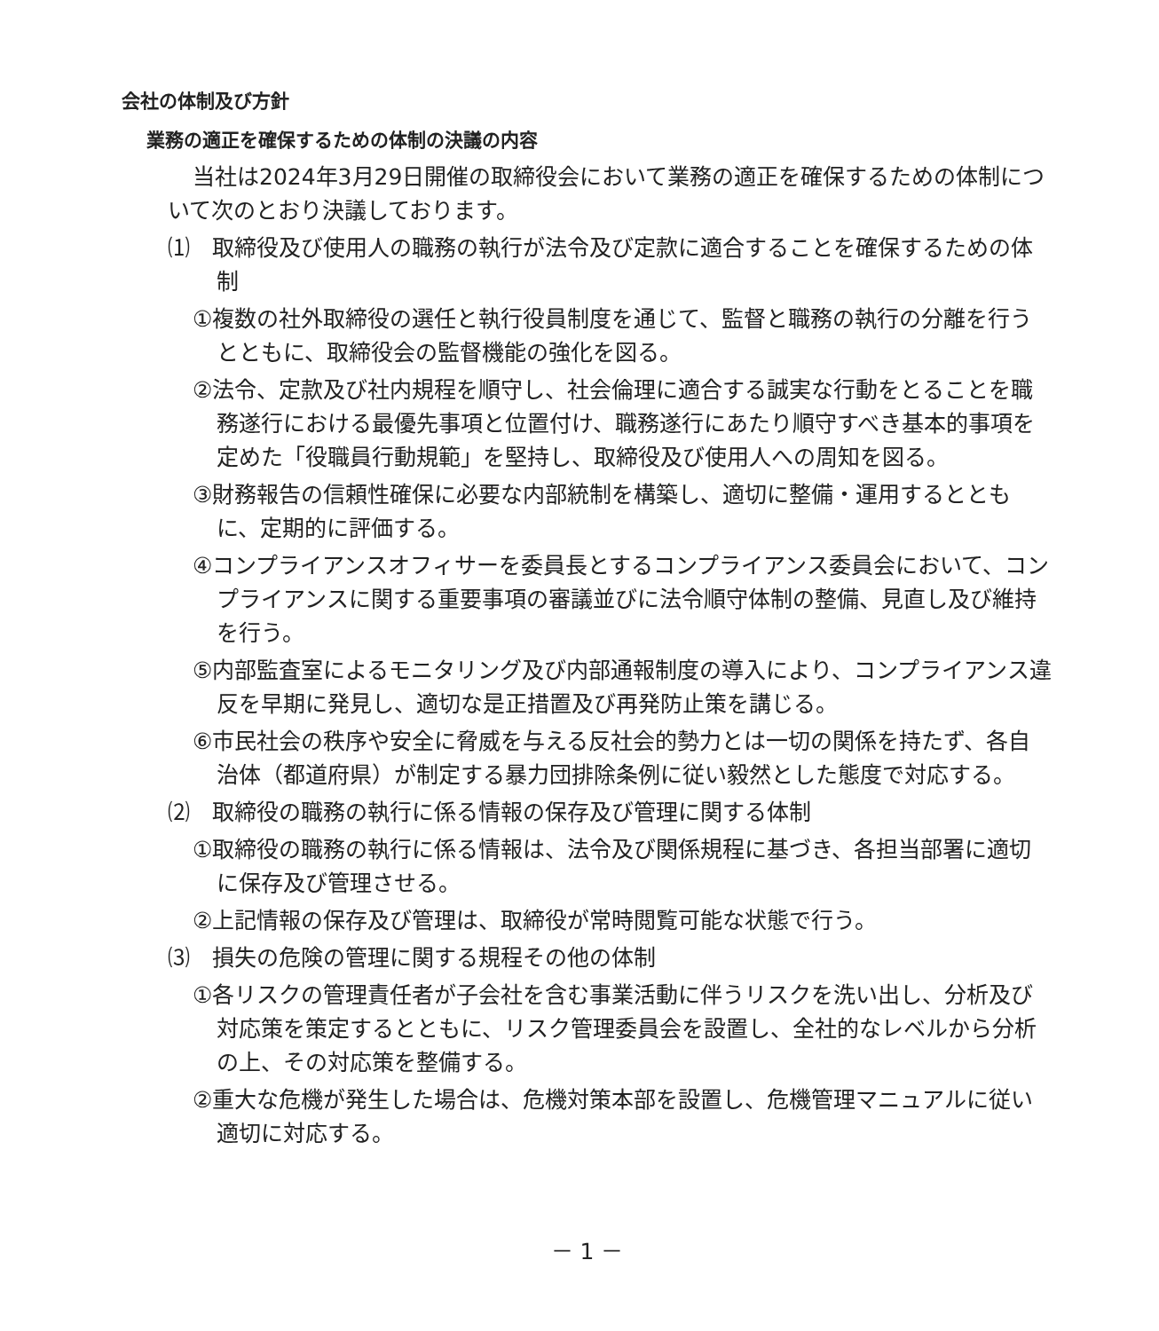会社の体制及び方針
業務の適正を確保するための体制の決議の内容
当社は2024年3月29日開催の取締役会において業務の適正を確保するための体制について次のとおり決議しております。
⑴　取締役及び使用人の職務の執行が法令及び定款に適合することを確保するための体制
①複数の社外取締役の選任と執行役員制度を通じて、監督と職務の執行の分離を行うとともに、取締役会の監督機能の強化を図る。
②法令、定款及び社内規程を順守し、社会倫理に適合する誠実な行動をとることを職務遂行における最優先事項と位置付け、職務遂行にあたり順守すべき基本的事項を定めた「役職員行動規範」を堅持し、取締役及び使用人への周知を図る。
③財務報告の信頼性確保に必要な内部統制を構築し、適切に整備・運用するとともに、定期的に評価する。
④コンプライアンスオフィサーを委員長とするコンプライアンス委員会において、コンプライアンスに関する重要事項の審議並びに法令順守体制の整備、見直し及び維持を行う。
⑤内部監査室によるモニタリング及び内部通報制度の導入により、コンプライアンス違反を早期に発見し、適切な是正措置及び再発防止策を講じる。
⑥市民社会の秩序や安全に脅威を与える反社会的勢力とは一切の関係を持たず、各自治体（都道府県）が制定する暴力団排除条例に従い毅然とした態度で対応する。
⑵　取締役の職務の執行に係る情報の保存及び管理に関する体制
①取締役の職務の執行に係る情報は、法令及び関係規程に基づき、各担当部署に適切に保存及び管理させる。
②上記情報の保存及び管理は、取締役が常時閲覧可能な状態で行う。
⑶　損失の危険の管理に関する規程その他の体制
①各リスクの管理責任者が子会社を含む事業活動に伴うリスクを洗い出し、分析及び対応策を策定するとともに、リスク管理委員会を設置し、全社的なレベルから分析の上、その対応策を整備する。
②重大な危機が発生した場合は、危機対策本部を設置し、危機管理マニュアルに従い適切に対応する。
－ 1 －